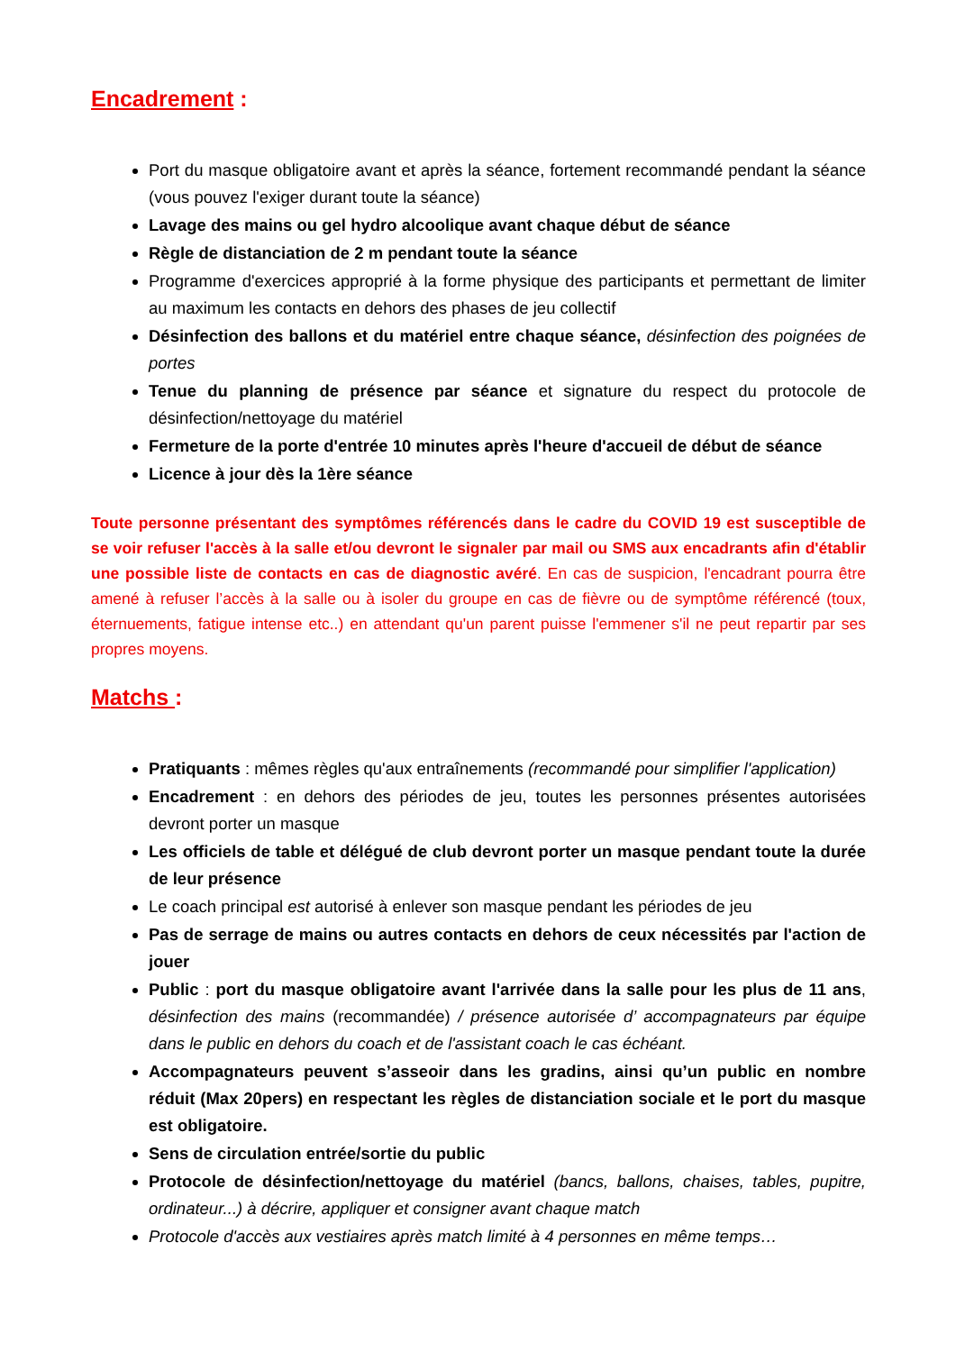Encadrement :
Port du masque obligatoire avant et après la séance, fortement recommandé pendant la séance (vous pouvez l'exiger durant toute la séance)
Lavage des mains ou gel hydro alcoolique avant chaque début de séance
Règle de distanciation de 2 m pendant toute la séance
Programme d'exercices approprié à la forme physique des participants et permettant de limiter au maximum les contacts en dehors des phases de jeu collectif
Désinfection des ballons et du matériel entre chaque séance, désinfection des poignées de portes
Tenue du planning de présence par séance et signature du respect du protocole de désinfection/nettoyage du matériel
Fermeture de la porte d'entrée 10 minutes après l'heure d'accueil de début de séance
Licence à jour dès la 1ère séance
Toute personne présentant des symptômes référencés dans le cadre du COVID 19 est susceptible de se voir refuser l'accès à la salle et/ou devront le signaler par mail ou SMS aux encadrants afin d'établir une possible liste de contacts en cas de diagnostic avéré. En cas de suspicion, l'encadrant pourra être amené à refuser l’accès à la salle ou à isoler du groupe en cas de fièvre ou de symptôme référencé (toux, éternuements, fatigue intense etc..) en attendant qu'un parent puisse l'emmener s'il ne peut repartir par ses propres moyens.
Matchs :
Pratiquants : mêmes règles qu'aux entraînements (recommandé pour simplifier l'application)
Encadrement : en dehors des périodes de jeu, toutes les personnes présentes autorisées devront porter un masque
Les officiels de table et délégué de club devront porter un masque pendant toute la durée de leur présence
Le coach principal est autorisé à enlever son masque pendant les périodes de jeu
Pas de serrage de mains ou autres contacts en dehors de ceux nécessités par l'action de jouer
Public : port du masque obligatoire avant l'arrivée dans la salle pour les plus de 11 ans, désinfection des mains (recommandée) / présence autorisée d’ accompagnateurs par équipe dans le public en dehors du coach et de l'assistant coach le cas échéant.
Accompagnateurs peuvent s’asseoir dans les gradins, ainsi qu’un public en nombre réduit (Max 20pers) en respectant les règles de distanciation sociale et le port du masque est obligatoire.
Sens de circulation entrée/sortie du public
Protocole de désinfection/nettoyage du matériel (bancs, ballons, chaises, tables, pupitre, ordinateur...) à décrire, appliquer et consigner avant chaque match
Protocole d'accès aux vestiaires après match limité à 4 personnes en même temps…